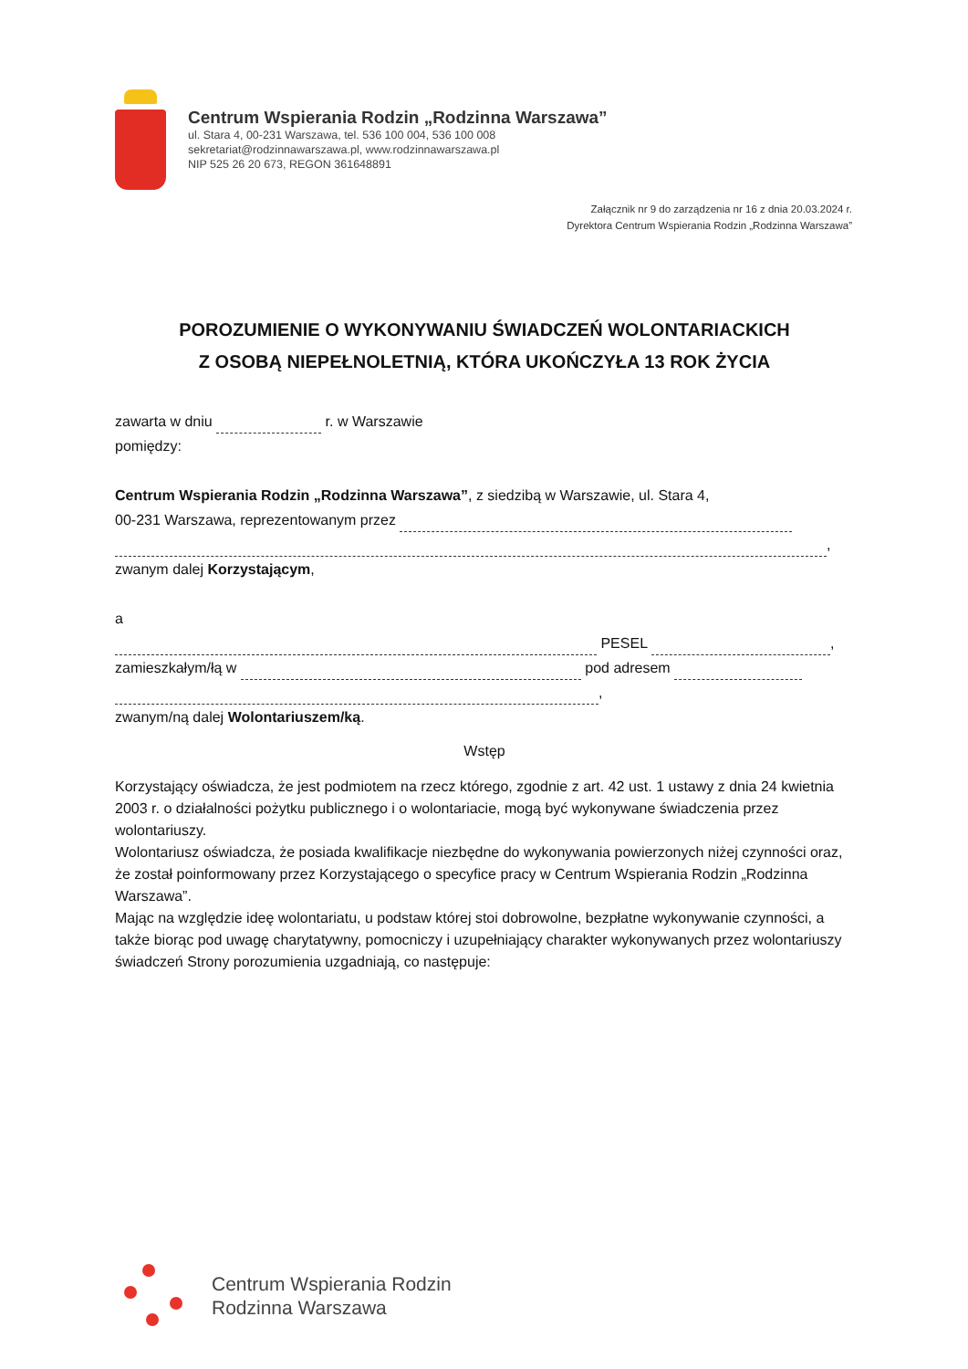Centrum Wspierania Rodzin „Rodzinna Warszawa”
ul. Stara 4, 00-231 Warszawa, tel. 536 100 004, 536 100 008
sekretariat@rodzinnawarszawa.pl, www.rodzinnawarszawa.pl
NIP 525 26 20 673, REGON 361648891
Załącznik nr 9 do zarządzenia nr 16 z dnia 20.03.2024 r.
Dyrektora Centrum Wspierania Rodzin „Rodzinna Warszawa”
POROZUMIENIE O WYKONYWANIU ŚWIADCZEŃ WOLONTARIACKICH
Z OSOBĄ NIEPEŁNOLETNIĄ, KTÓRA UKOŃCZYŁA 13 ROK ŻYCIA
zawarta w dniu r. w Warszawie
pomiędzy:
Centrum Wspierania Rodzin „Rodzinna Warszawa”, z siedzibą w Warszawie, ul. Stara 4,
00-231 Warszawa, reprezentowanym przez
,
zwanym dalej Korzystającym,
a
PESEL ,
zamieszkałym/łą w pod adresem
,
zwanym/ną dalej Wolontariuszem/ką.
Wstęp
Korzystający oświadcza, że jest podmiotem na rzecz którego, zgodnie z art. 42 ust. 1 ustawy z dnia 24 kwietnia 2003 r. o działalności pożytku publicznego i o wolontariacie, mogą być wykonywane świadczenia przez wolontariuszy.
Wolontariusz oświadcza, że posiada kwalifikacje niezbędne do wykonywania powierzonych niżej czynności oraz, że został poinformowany przez Korzystającego o specyfice pracy w Centrum Wspierania Rodzin „Rodzinna Warszawa”.
Mając na względzie ideę wolontariatu, u podstaw której stoi dobrowolne, bezpłatne wykonywanie czynności, a także biorąc pod uwagę charytatywny, pomocniczy i uzupełniający charakter wykonywanych przez wolontariuszy świadczeń Strony porozumienia uzgadniają, co następuje:
Centrum Wspierania Rodzin
Rodzinna Warszawa